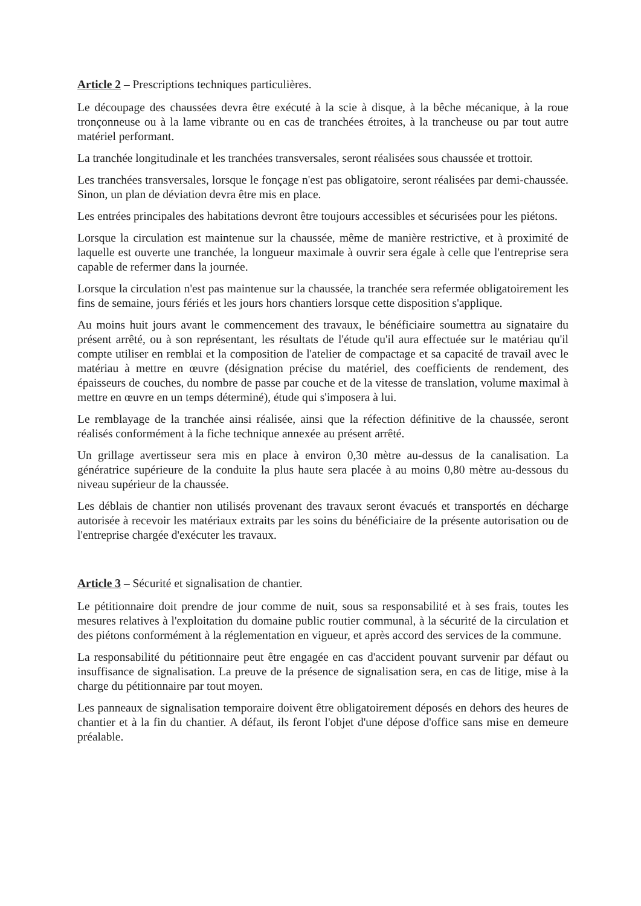Article 2 – Prescriptions techniques particulières.
Le découpage des chaussées devra être exécuté à la scie à disque, à la bêche mécanique, à la roue tronçonneuse ou à la lame vibrante ou en cas de tranchées étroites, à la trancheuse ou par tout autre matériel performant.
La tranchée longitudinale et les tranchées transversales, seront réalisées sous chaussée et trottoir.
Les tranchées transversales, lorsque le fonçage n'est pas obligatoire, seront réalisées par demi-chaussée. Sinon, un plan de déviation devra être mis en place.
Les entrées principales des habitations devront être toujours accessibles et sécurisées pour les piétons.
Lorsque la circulation est maintenue sur la chaussée, même de manière restrictive, et à proximité de laquelle est ouverte une tranchée, la longueur maximale à ouvrir sera égale à celle que l'entreprise sera capable de refermer dans la journée.
Lorsque la circulation n'est pas maintenue sur la chaussée, la tranchée sera refermée obligatoirement les fins de semaine, jours fériés et les jours hors chantiers lorsque cette disposition s'applique.
Au moins huit jours avant le commencement des travaux, le bénéficiaire soumettra au signataire du présent arrêté, ou à son représentant, les résultats de l'étude qu'il aura effectuée sur le matériau qu'il compte utiliser en remblai et la composition de l'atelier de compactage et sa capacité de travail avec le matériau à mettre en œuvre (désignation précise du matériel, des coefficients de rendement, des épaisseurs de couches, du nombre de passe par couche et de la vitesse de translation, volume maximal à mettre en œuvre en un temps déterminé), étude qui s'imposera à lui.
Le remblayage de la tranchée ainsi réalisée, ainsi que la réfection définitive de la chaussée, seront réalisés conformément à la fiche technique annexée au présent arrêté.
Un grillage avertisseur sera mis en place à environ 0,30 mètre au-dessus de la canalisation. La génératrice supérieure de la conduite la plus haute sera placée à au moins 0,80 mètre au-dessous du niveau supérieur de la chaussée.
Les déblais de chantier non utilisés provenant des travaux seront évacués et transportés en décharge autorisée à recevoir les matériaux extraits par les soins du bénéficiaire de la présente autorisation ou de l'entreprise chargée d'exécuter les travaux.
Article 3 – Sécurité et signalisation de chantier.
Le pétitionnaire doit prendre de jour comme de nuit, sous sa responsabilité et à ses frais, toutes les mesures relatives à l'exploitation du domaine public routier communal, à la sécurité de la circulation et des piétons conformément à la réglementation en vigueur, et après accord des services de la commune.
La responsabilité du pétitionnaire peut être engagée en cas d'accident pouvant survenir par défaut ou insuffisance de signalisation. La preuve de la présence de signalisation sera, en cas de litige, mise à la charge du pétitionnaire par tout moyen.
Les panneaux de signalisation temporaire doivent être obligatoirement déposés en dehors des heures de chantier et à la fin du chantier. A défaut, ils feront l'objet d'une dépose d'office sans mise en demeure préalable.